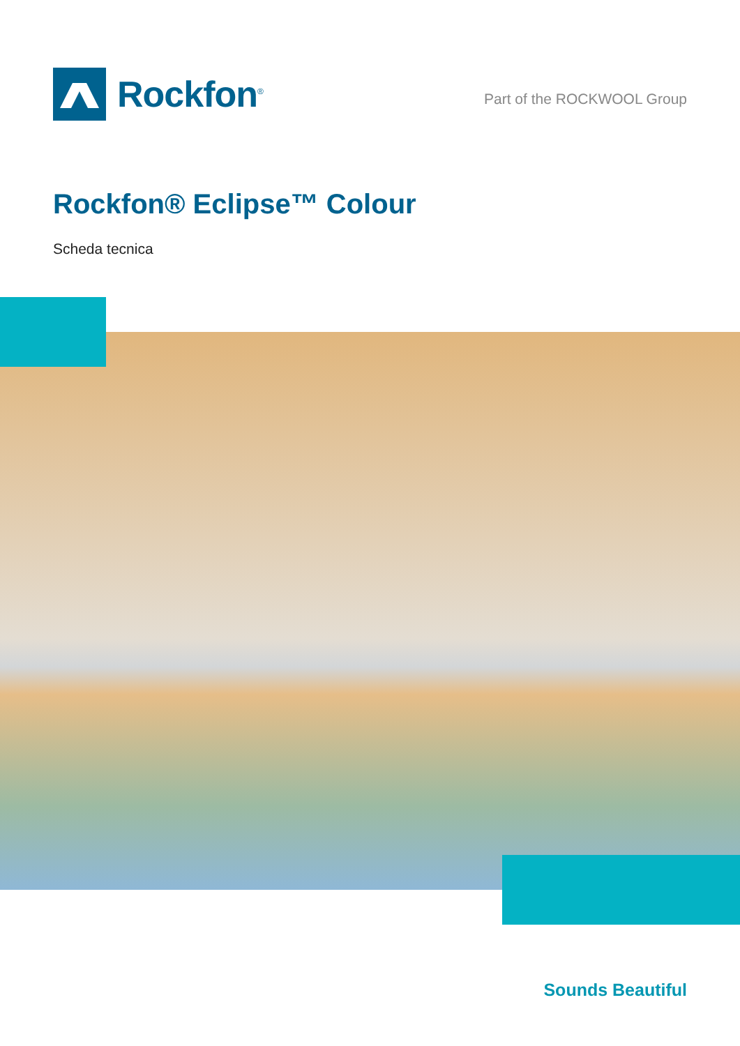Rockfon<sup>®</sup>
Part of the ROCKWOOL Group
Rockfon® Eclipse™ Colour
Scheda tecnica
Sounds Beautiful